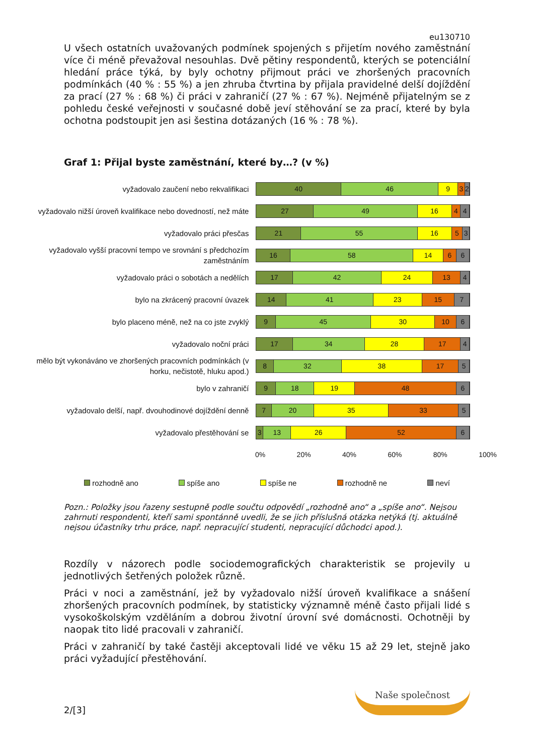eu130710
U všech ostatních uvažovaných podmínek spojených s přijetím nového zaměstnání více či méně převažoval nesouhlas. Dvě pětiny respondentů, kterých se potenciální hledání práce týká, by byly ochotny přijmout práci ve zhoršených pracovních podmínkách (40 % : 55 %) a jen zhruba čtvrtina by přijala pravidelné delší dojíždění za prací (27 % : 68 %) či práci v zahraničí (27 % : 67 %). Nejméně přijatelným se z pohledu české veřejnosti v současné době jeví stěhování se za prací, které by byla ochotna podstoupit jen asi šestina dotázaných (16 % : 78 %).
Graf 1: Přijal byste zaměstnání, které by…? (v %)
vyžadovalo zaučení nebo rekvalifikaci
40 46 9 3 2
vyžadovalo nižší úroveň kvalifikace nebo dovedností, než máte
27 49 16 4 4
vyžadovalo práci přesčas
21 55 16 5 3
vyžadovalo vyšší pracovní tempo ve srovnání s předchozím zaměstnáním
16 58 14 6 6
vyžadovalo práci o sobotách a nedělích
17 42 24 13 4
bylo na zkrácený pracovní úvazek
14 41 23 15 7
bylo placeno méně, než na co jste zvyklý
9 45 30 10 6
vyžadovalo noční práci
17 34 28 17 4
mělo být vykonáváno ve zhoršených pracovních podmínkách (v horku, nečistotě, hluku apod.)
8 32 38 17 5
bylo v zahraničí
9 18 19 48 6
vyžadovalo delší, např. dvouhodinové dojíždění denně
7 20 35 33 5
vyžadovalo přestěhování se
3 13 26 52 6
0% 20% 40% 60% 80% 100%
rozhodně ano spíše ano spíše ne rozhodně ne neví
Pozn.: Položky jsou řazeny sestupně podle součtu odpovědí „rozhodně ano“ a „spíše ano“. Nejsou zahrnuti respondenti, kteří sami spontánně uvedli, že se jich příslušná otázka netýká (tj. aktuálně nejsou účastníky trhu práce, např. nepracující studenti, nepracující důchodci apod.).
Rozdíly v názorech podle sociodemografických charakteristik se projevily u jednotlivých šetřených položek různě.
Práci v noci a zaměstnání, jež by vyžadovalo nižší úroveň kvalifikace a snášení zhoršených pracovních podmínek, by statisticky významně méně často přijali lidé s vysokoškolským vzděláním a dobrou životní úrovní své domácnosti. Ochotněji by naopak tito lidé pracovali v zahraničí.
Práci v zahraničí by také častěji akceptovali lidé ve věku 15 až 29 let, stejně jako práci vyžadující přestěhování.
2/[3] Naše společnost